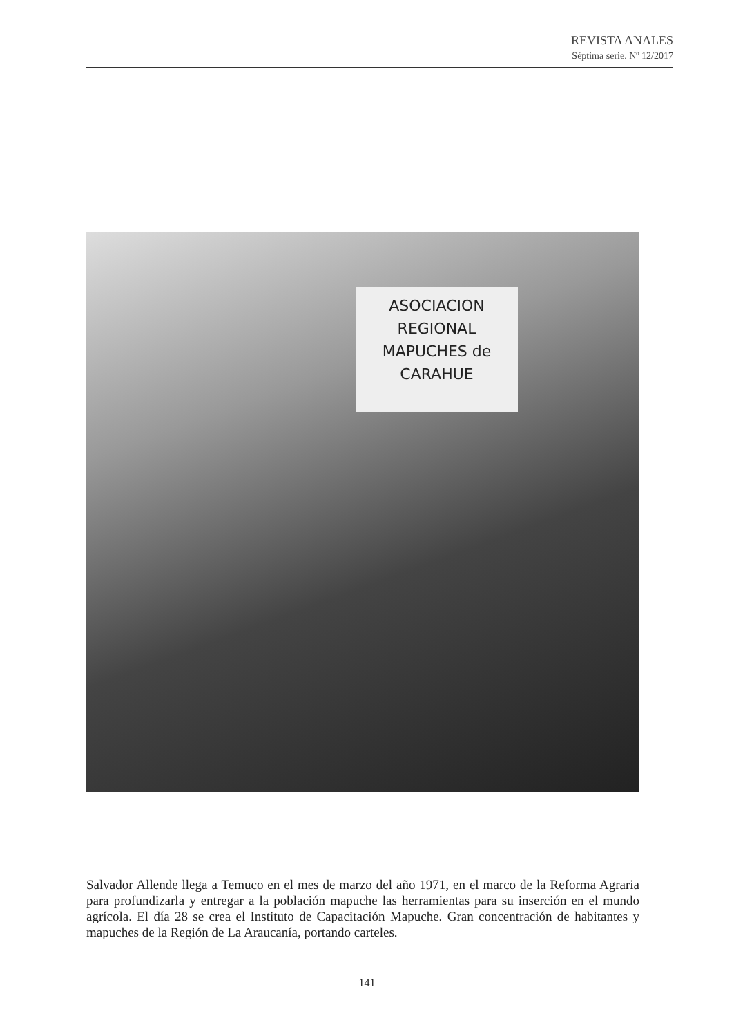REVISTA ANALES
Séptima serie. Nº 12/2017
ASOCIACION
REGIONAL
MAPUCHES de
CARAHUE
Salvador Allende llega a Temuco en el mes de marzo del año 1971, en el marco de la Reforma Agraria para profundizarla y entregar a la población mapuche las herramientas para su inserción en el mundo agrícola. El día 28 se crea el Instituto de Capacitación Mapuche. Gran concentración de habitantes y mapuches de la Región de La Araucanía, portando carteles.
141